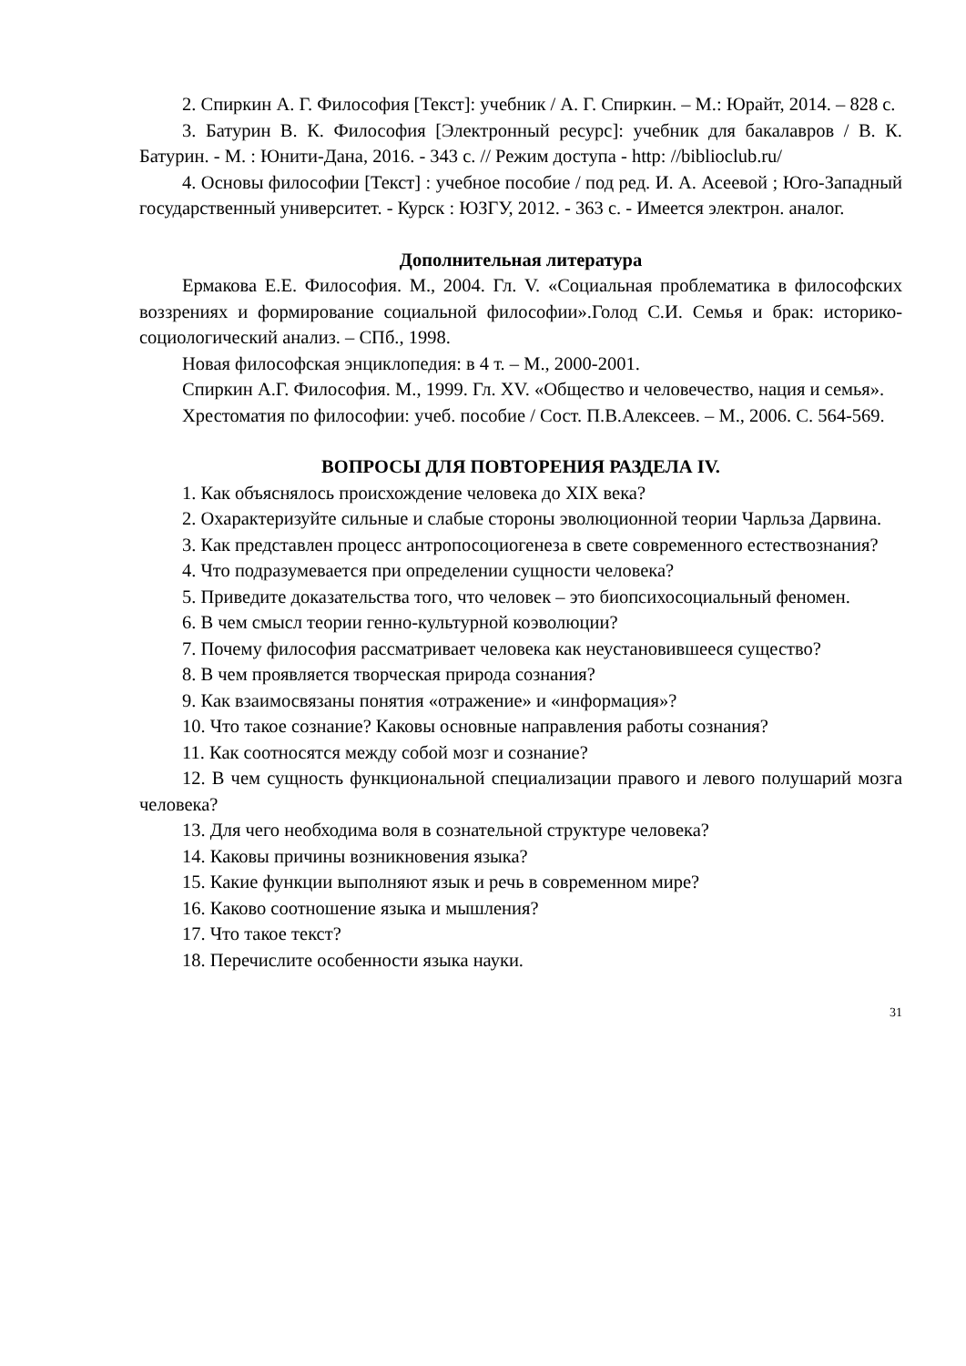2. Спиркин А. Г. Философия [Текст]: учебник / А. Г. Спиркин. – М.: Юрайт, 2014. – 828 с.
3. Батурин В. К. Философия [Электронный ресурс]: учебник для бакалавров / В. К. Батурин. - М. : Юнити-Дана, 2016. - 343 с. // Режим доступа - http: //biblioclub.ru/
4. Основы философии [Текст] : учебное пособие / под ред. И. А. Асеевой ; Юго-Западный государственный университет. - Курск : ЮЗГУ, 2012. - 363 с. - Имеется электрон. аналог.
Дополнительная литература
Ермакова Е.Е. Философия. М., 2004. Гл. V. «Социальная проблематика в философских воззрениях и формирование социальной философии».Голод С.И. Семья и брак: историко-социологический анализ. – СПб., 1998.
Новая философская энциклопедия: в 4 т. – М., 2000-2001.
Спиркин А.Г. Философия. М., 1999. Гл. XV. «Общество и человечество, нация и семья».
Хрестоматия по философии: учеб. пособие / Сост. П.В.Алексеев. – М., 2006. С. 564-569.
ВОПРОСЫ ДЛЯ ПОВТОРЕНИЯ РАЗДЕЛА IV.
1. Как объяснялось происхождение человека до XIX века?
2. Охарактеризуйте сильные и слабые стороны эволюционной теории Чарльза Дарвина.
3. Как представлен процесс антропосоциогенеза в свете современного естествознания?
4. Что подразумевается при определении сущности человека?
5. Приведите доказательства того, что человек – это биопсихосоциальный феномен.
6. В чем смысл теории генно-культурной коэволюции?
7. Почему философия рассматривает человека как неустановившееся существо?
8. В чем проявляется творческая природа сознания?
9. Как взаимосвязаны понятия «отражение» и «информация»?
10. Что такое сознание? Каковы основные направления работы сознания?
11. Как соотносятся между собой мозг и сознание?
12. В чем сущность функциональной специализации правого и левого полушарий мозга человека?
13. Для чего необходима воля в сознательной структуре человека?
14. Каковы причины возникновения языка?
15. Какие функции выполняют язык и речь в современном мире?
16. Каково соотношение языка и мышления?
17. Что такое текст?
18. Перечислите особенности языка науки.
31